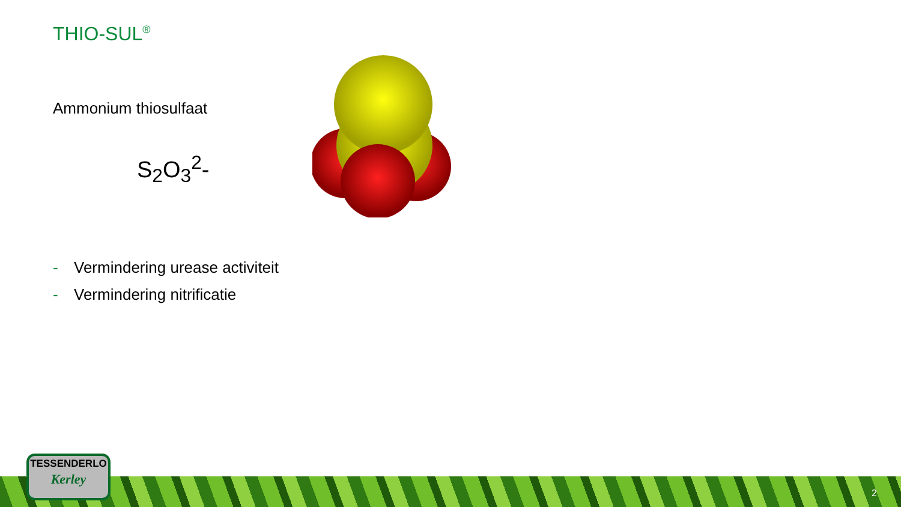THIO-SUL<sup>®</sup>
Ammonium thiosulfaat
S<sub>2</sub>O<sub>3</sub><sup>2</sup>-
- Vermindering urease activiteit
- Vermindering nitrificatie
TESSENDERLO
Kerley
2